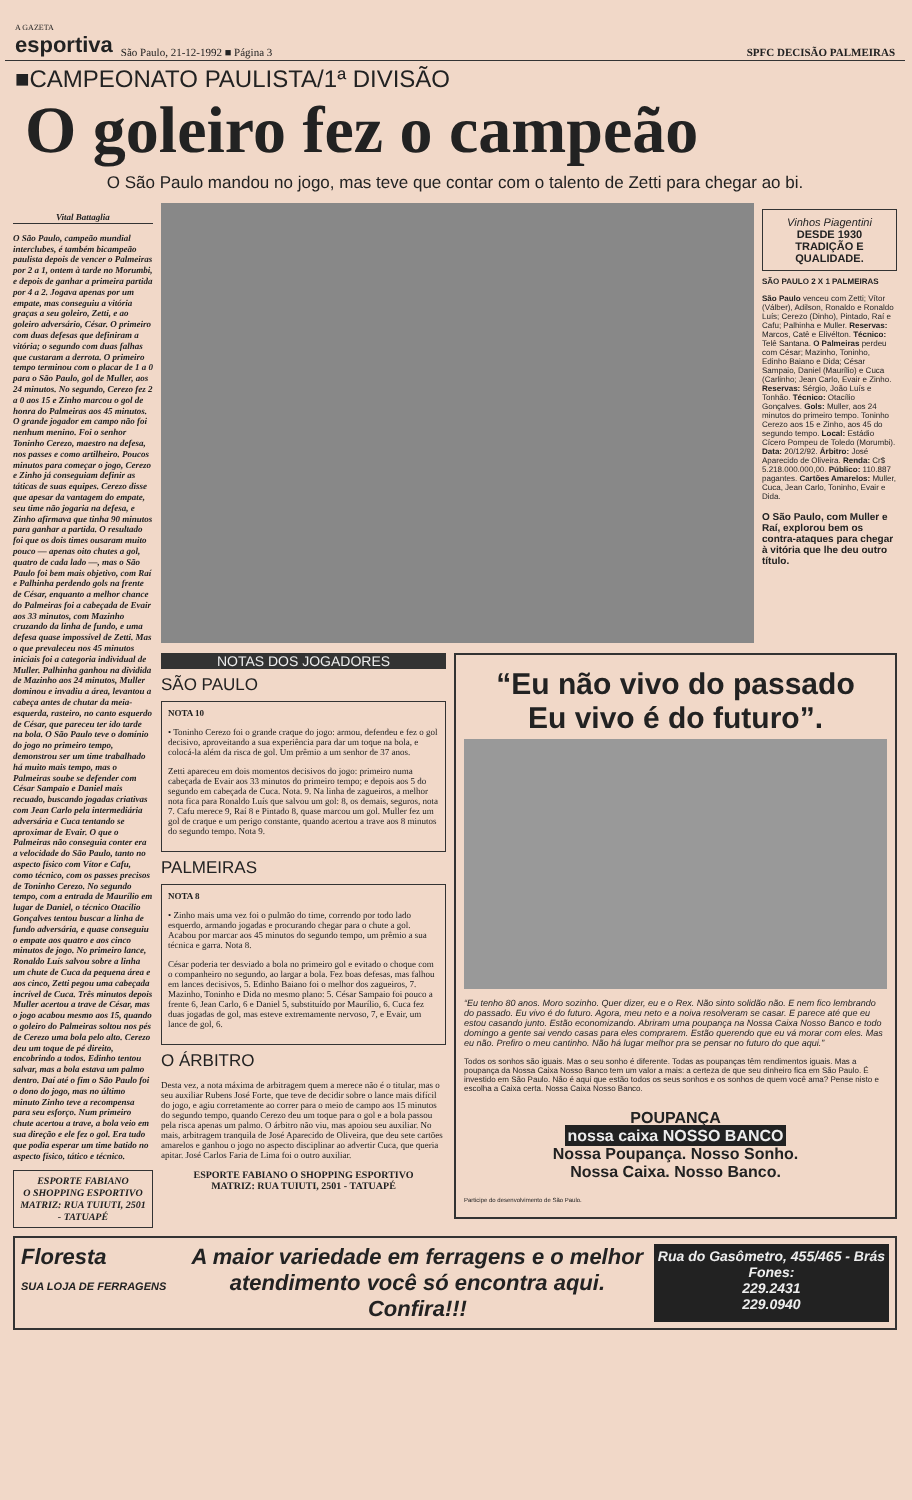A GAZETA
esportiva
São Paulo, 21-12-1992 ■ Página 3 SPFC DECISÃO PALMEIRAS
■CAMPEONATO PAULISTA/1ª DIVISÃO
O goleiro fez o campeão
O São Paulo mandou no jogo, mas teve que contar com o talento de Zetti para chegar ao bi.
Vital Battaglia
O São Paulo, campeão mundial interclubes, é também bicampeão paulista depois de vencer o Palmeiras por 2 a 1, ontem à tarde no Morumbi, e depois de ganhar a primeira partida por 4 a 2. Jogava apenas por um empate, mas conseguiu a vitória graças a seu goleiro, Zetti, e ao goleiro adversário, César. O primeiro com duas defesas que definiram a vitória; o segundo com duas falhas que custaram a derrota. O primeiro tempo terminou com o placar de 1 a 0 para o São Paulo, gol de Muller, aos 24 minutos. No segundo, Cerezo fez 2 a 0 aos 15 e Zinho marcou o gol de honra do Palmeiras aos 45 minutos. O grande jogador em campo não foi nenhum menino. Foi o senhor Toninho Cerezo, maestro na defesa, nos passes e como artilheiro. Poucos minutos para começar o jogo, Cerezo e Zinho já conseguiam definir as táticas de suas equipes. Cerezo disse que apesar da vantagem do empate, seu time não jogaria na defesa, e Zinho afirmava que tinha 90 minutos para ganhar a partida. O resultado foi que os dois times ousaram muito pouco — apenas oito chutes a gol, quatro de cada lado —, mas o São Paulo foi bem mais objetivo, com Raí e Palhinha perdendo gols na frente de César, enquanto a melhor chance do Palmeiras foi a cabeçada de Evair aos 33 minutos, com Mazinho cruzando da linha de fundo, e uma defesa quase impossível de Zetti. Mas o que prevaleceu nos 45 minutos iniciais foi a categoria individual de Muller. Palhinha ganhou na dividida de Mazinho aos 24 minutos, Muller dominou e invadiu a área, levantou a cabeça antes de chutar da meia-esquerda, rasteiro, no canto esquerdo de César, que pareceu ter ido tarde na bola. O São Paulo teve o domínio do jogo no primeiro tempo, demonstrou ser um time trabalhado há muito mais tempo, mas o Palmeiras soube se defender com César Sampaio e Daniel mais recuado, buscando jogadas criativas com Jean Carlo pela intermediária adversária e Cuca tentando se aproximar de Evair. O que o Palmeiras não conseguia conter era a velocidade do São Paulo, tanto no aspecto físico com Vítor e Cafu, como técnico, com os passes precisos de Toninho Cerezo. No segundo tempo, com a entrada de Maurílio em lugar de Daniel, o técnico Otacílio Gonçalves tentou buscar a linha de fundo adversária, e quase conseguiu o empate aos quatro e aos cinco minutos de jogo. No primeiro lance, Ronaldo Luís salvou sobre a linha um chute de Cuca da pequena área e aos cinco, Zetti pegou uma cabeçada incrível de Cuca. Três minutos depois Muller acertou a trave de César, mas o jogo acabou mesmo aos 15, quando o goleiro do Palmeiras soltou nos pés de Cerezo uma bola pelo alto. Cerezo deu um toque de pé direito, encobrindo a todos. Edinho tentou salvar, mas a bola estava um palmo dentro. Daí até o fim o São Paulo foi o dono do jogo, mas no último minuto Zinho teve a recompensa para seu esforço. Num primeiro chute acertou a trave, a bola veio em sua direção e ele fez o gol. Era tudo que podia esperar um time batido no aspecto físico, tático e técnico.
ESPORTE FABIANO
O SHOPPING ESPORTIVO
MATRIZ: RUA TUIUTI, 2501 - TATUAPÉ
Vinhos Piagentini
DESDE 1930
TRADIÇÃO E QUALIDADE.
SÃO PAULO 2 X 1 PALMEIRAS
São Paulo venceu com Zetti; Vítor (Válber), Adilson, Ronaldo e Ronaldo Luís; Cerezo (Dinho), Pintado, Raí e Cafu; Palhinha e Muller. Reservas: Marcos, Catê e Elivélton. Técnico: Telê Santana. O Palmeiras perdeu com César; Mazinho, Toninho, Edinho Baiano e Dida; César Sampaio, Daniel (Maurílio) e Cuca (Carlinho; Jean Carlo, Evair e Zinho. Reservas: Sérgio, João Luís e Tonhão. Técnico: Otacílio Gonçalves. Gols: Muller, aos 24 minutos do primeiro tempo. Toninho Cerezo aos 15 e Zinho, aos 45 do segundo tempo. Local: Estádio Cícero Pompeu de Toledo (Morumbi). Data: 20/12/92. Árbitro: José Aparecido de Oliveira. Renda: Cr$ 5.218.000.000,00. Público: 110.887 pagantes. Cartões Amarelos: Muller, Cuca, Jean Carlo, Toninho, Evair e Dida.
O São Paulo, com Muller e Raí, explorou bem os contra-ataques para chegar à vitória que lhe deu outro título.
NOTAS DOS JOGADORES
SÃO PAULO
NOTA 10
• Toninho Cerezo foi o grande craque do jogo: armou, defendeu e fez o gol decisivo, aproveitando a sua experiência para dar um toque na bola, e colocá-la além da risca de gol. Um prêmio a um senhor de 37 anos.
Zetti apareceu em dois momentos decisivos do jogo: primeiro numa cabeçada de Evair aos 33 minutos do primeiro tempo; e depois aos 5 do segundo em cabeçada de Cuca. Nota. 9. Na linha de zagueiros, a melhor nota fica para Ronaldo Luís que salvou um gol: 8, os demais, seguros, nota 7. Cafu merece 9, Raí 8 e Pintado 8, quase marcou um gol. Muller fez um gol de craque e um perigo constante, quando acertou a trave aos 8 minutos do segundo tempo. Nota 9.
PALMEIRAS
NOTA 8
• Zinho mais uma vez foi o pulmão do time, correndo por todo lado esquerdo, armando jogadas e procurando chegar para o chute a gol. Acabou por marcar aos 45 minutos do segundo tempo, um prêmio a sua técnica e garra. Nota 8.
César poderia ter desviado a bola no primeiro gol e evitado o choque com o companheiro no segundo, ao largar a bola. Fez boas defesas, mas falhou em lances decisivos, 5. Edinho Baiano foi o melhor dos zagueiros, 7. Mazinho, Toninho e Dida no mesmo plano: 5. César Sampaio foi pouco a frente 6, Jean Carlo, 6 e Daniel 5, substituído por Maurílio, 6. Cuca fez duas jogadas de gol, mas esteve extremamente nervoso, 7, e Evair, um lance de gol, 6.
O ÁRBITRO
Desta vez, a nota máxima de arbitragem quem a merece não é o titular, mas o seu auxiliar Rubens José Forte, que teve de decidir sobre o lance mais difícil do jogo, e agiu corretamente ao correr para o meio de campo aos 15 minutos do segundo tempo, quando Cerezo deu um toque para o gol e a bola passou pela risca apenas um palmo. O árbitro não viu, mas apoiou seu auxiliar. No mais, arbitragem tranquila de José Aparecido de Oliveira, que deu sete cartões amarelos e ganhou o jogo no aspecto disciplinar ao advertir Cuca, que queria apitar. José Carlos Faria de Lima foi o outro auxiliar.
ESPORTE FABIANO O SHOPPING ESPORTIVO
MATRIZ: RUA TUIUTI, 2501 - TATUAPÉ
“Eu não vivo do passado
Eu vivo é do futuro”.
“Eu tenho 80 anos. Moro sozinho. Quer dizer, eu e o Rex. Não sinto solidão não. E nem fico lembrando do passado. Eu vivo é do futuro. Agora, meu neto e a noiva resolveram se casar. E parece até que eu estou casando junto. Estão economizando. Abriram uma poupança na Nossa Caixa Nosso Banco e todo domingo a gente sai vendo casas para eles comprarem. Estão querendo que eu vá morar com eles. Mas eu não. Prefiro o meu cantinho. Não há lugar melhor pra se pensar no futuro do que aqui.”
Todos os sonhos são iguais. Mas o seu sonho é diferente. Todas as poupanças têm rendimentos iguais. Mas a poupança da Nossa Caixa Nosso Banco tem um valor a mais: a certeza de que seu dinheiro fica em São Paulo. É investido em São Paulo. Não é aqui que estão todos os seus sonhos e os sonhos de quem você ama? Pense nisto e escolha a Caixa certa. Nossa Caixa Nosso Banco.
POUPANÇA
nossa caixa NOSSO BANCO
Nossa Poupança. Nosso Sonho.
Nossa Caixa. Nosso Banco.
Participe do desenvolvimento de São Paulo.
Floresta
SUA LOJA DE FERRAGENS
A maior variedade em ferragens e o melhor atendimento você só encontra aqui.
Confira!!!
Rua do Gasômetro, 455/465 - Brás
Fones:
229.2431
229.0940